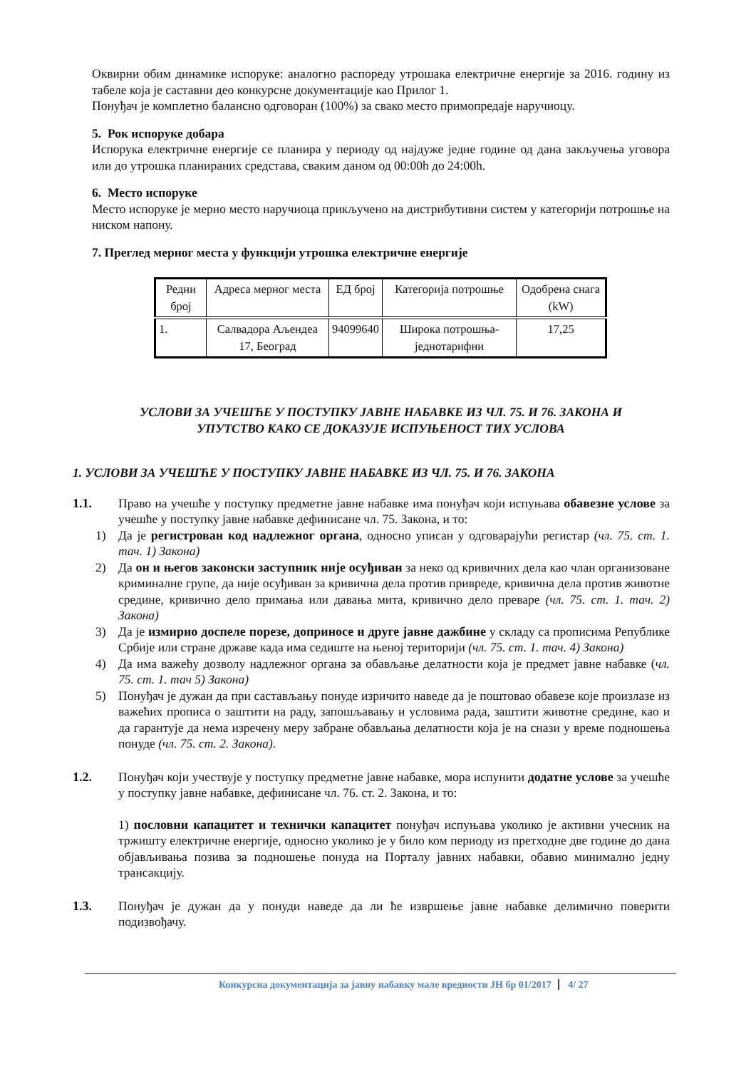Оквирни обим динамике испоруке: аналогно распореду утрошака електричне енергије за 2016. годину из табеле која је саставни део конкурсне документације као Прилог 1.
Понуђач је комплетно балансно одговоран (100%) за свако место примопредаје наручиоцу.
5. Рок испоруке добара
Испорука електричне енергије се планира у периоду од најдуже једне године од дана закључења уговора или до утрошка планираних средстава, сваким даном од 00:00h до 24:00h.
6. Место испоруке
Место испоруке је мерно место наручиоца прикључено на дистрибутивни систем у категорији потрошње на ниском напону.
7. Преглед мерног места у функцији утрошка електричне енергије
| Редни број | Адреса мерног места | ЕД број | Категорија потрошње | Одобрена снага (kW) |
| --- | --- | --- | --- | --- |
| 1. | Салвадора Аљендеа 17, Београд | 94099640 | Широка потрошња-једнотарифни | 17,25 |
УСЛОВИ ЗА УЧЕШЋЕ У ПОСТУПКУ ЈАВНЕ НАБАВКЕ ИЗ ЧЛ. 75. И 76. ЗАКОНА И
УПУТСТВО КАКО СЕ ДОКАЗУЈЕ ИСПУЊЕНОСТ ТИХ УСЛОВА
1. УСЛОВИ ЗА УЧЕШЋЕ У ПОСТУПКУ ЈАВНЕ НАБАВКЕ ИЗ ЧЛ. 75. И 76. ЗАКОНА
1.1. Право на учешће у поступку предметне јавне набавке има понуђач који испуњава обавезне услове за учешће у поступку јавне набавке дефинисане чл. 75. Закона, и то:
1) Да је регистрован код надлежног органа, односно уписан у одговарајући регистар (чл. 75. ст. 1. тач. 1) Закона)
2) Да он и његов законски заступник није осуђиван за неко од кривичних дела као члан организоване криминалне групе, да није осуђиван за кривична дела против привреде, кривична дела против животне средине, кривично дело примања или давања мита, кривично дело преваре (чл. 75. ст. 1. тач. 2) Закона)
3) Да је измирио доспеле порезе, доприносе и друге јавне дажбине у складу са прописима Републике Србије или стране државе када има седиште на њеној територији (чл. 75. ст. 1. тач. 4) Закона)
4) Да има важећу дозволу надлежног органа за обављање делатности која је предмет јавне набавке (чл. 75. ст. 1. тач 5) Закона)
5) Понуђач је дужан да при састављању понуде изричито наведе да је поштовао обавезе које произлазе из важећих прописа о заштити на раду, запошљавању и условима рада, заштити животне средине, као и да гарантује да нема изречену меру забране обављања делатности која је на снази у време подношења понуде (чл. 75. ст. 2. Закона).
1.2. Понуђач који учествује у поступку предметне јавне набавке, мора испунити додатне услове за учешће у поступку јавне набавке, дефинисане чл. 76. ст. 2. Закона, и то:
1) пословни капацитет и технички капацитет понуђач испуњава уколико је активни учесник на тржишту електричне енергије, односно уколико је у било ком периоду из претходне две године до дана објављивања позива за подношење понуда на Порталу јавних набавки, обавио минимално једну трансакцију.
1.3. Понуђач је дужан да у понуди наведе да ли ће извршење јавне набавке делимично поверити подизвођачу.
Конкурсна документација за јавну набавку мале вредности ЈН бр 01/2017 4/ 27